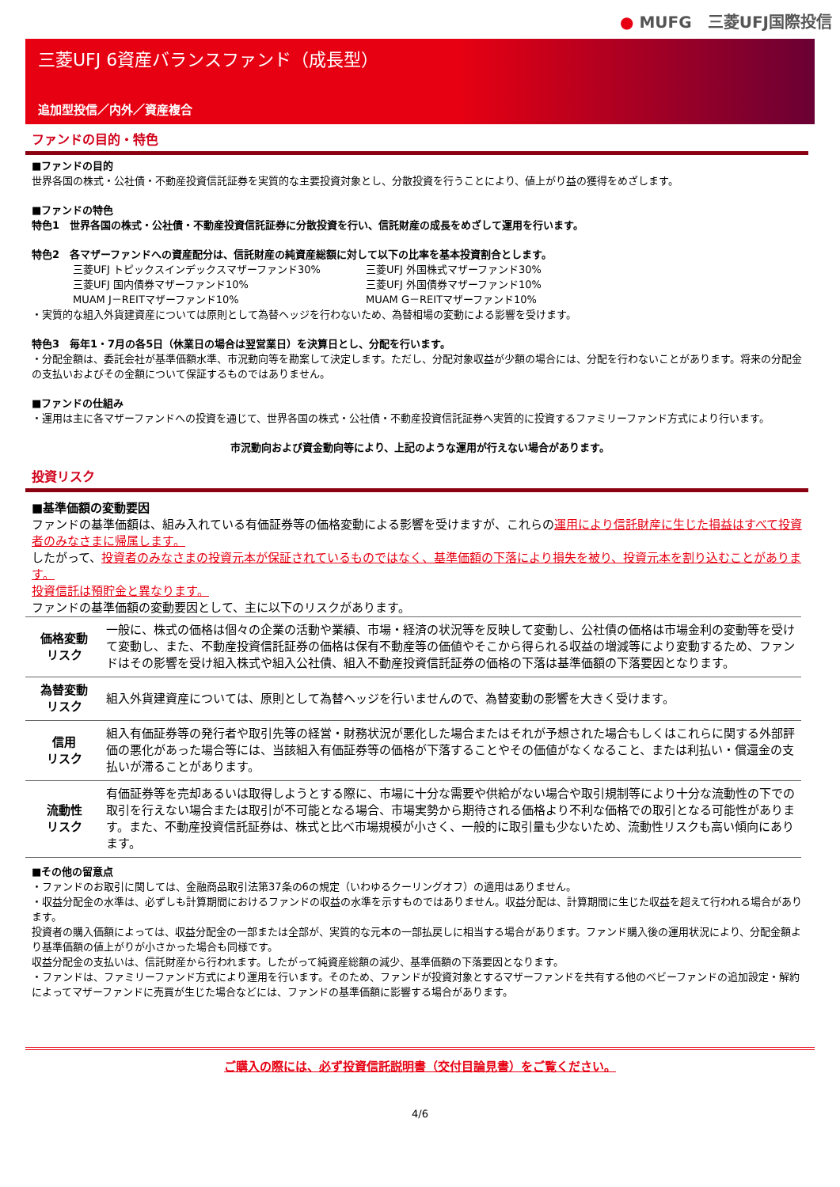● MUFG　三菱UFJ国際投信
三菱UFJ 6資産バランスファンド（成長型）
追加型投信／内外／資産複合
ファンドの目的・特色
■ファンドの目的
世界各国の株式・公社債・不動産投資信託証券を実質的な主要投資対象とし、分散投資を行うことにより、値上がり益の獲得をめざします。
■ファンドの特色
特色1　世界各国の株式・公社債・不動産投資信託証券に分散投資を行い、信託財産の成長をめざして運用を行います。
特色2　各マザーファンドへの資産配分は、信託財産の純資産総額に対して以下の比率を基本投資割合とします。
三菱UFJ トピックスインデックスマザーファンド30%
三菱UFJ 外国株式マザーファンド30%
三菱UFJ 国内債券マザーファンド10%
三菱UFJ 外国債券マザーファンド10%
MUAM J－REITマザーファンド10%
MUAM G－REITマザーファンド10%
・実質的な組入外貨建資産については原則として為替ヘッジを行わないため、為替相場の変動による影響を受けます。
特色3　毎年1・7月の各5日（休業日の場合は翌営業日）を決算日とし、分配を行います。
・分配金額は、委託会社が基準価額水準、市況動向等を勘案して決定します。ただし、分配対象収益が少額の場合には、分配を行わないことがあります。将来の分配金の支払いおよびその金額について保証するものではありません。
■ファンドの仕組み
・運用は主に各マザーファンドへの投資を通じて、世界各国の株式・公社債・不動産投資信託証券へ実質的に投資するファミリーファンド方式により行います。
市況動向および資金動向等により、上記のような運用が行えない場合があります。
投資リスク
■基準価額の変動要因
ファンドの基準価額は、組み入れている有価証券等の価格変動による影響を受けますが、これらの運用により信託財産に生じた損益はすべて投資者のみなさまに帰属します。
したがって、投資者のみなさまの投資元本が保証されているものではなく、基準価額の下落により損失を被り、投資元本を割り込むことがあります。
投資信託は預貯金と異なります。
ファンドの基準価額の変動要因として、主に以下のリスクがあります。
| 価格変動 リスク | 一般に、株式の価格は個々の企業の活動や業績、市場・経済の状況等を反映して変動し、公社債の価格は市場金利の変動等を受けて変動し、また、不動産投資信託証券の価格は保有不動産等の価値やそこから得られる収益の増減等により変動するため、ファンドはその影響を受け組入株式や組入公社債、組入不動産投資信託証券の価格の下落は基準価額の下落要因となります。 |
| 為替変動 リスク | 組入外貨建資産については、原則として為替ヘッジを行いませんので、為替変動の影響を大きく受けます。 |
| 信用 リスク | 組入有価証券等の発行者や取引先等の経営・財務状況が悪化した場合またはそれが予想された場合もしくはこれらに関する外部評価の悪化があった場合等には、当該組入有価証券等の価格が下落することやその価値がなくなること、または利払い・償還金の支払いが滞ることがあります。 |
| 流動性 リスク | 有価証券等を売却あるいは取得しようとする際に、市場に十分な需要や供給がない場合や取引規制等により十分な流動性の下での取引を行えない場合または取引が不可能となる場合、市場実勢から期待される価格より不利な価格での取引となる可能性があります。また、不動産投資信託証券は、株式と比べ市場規模が小さく、一般的に取引量も少ないため、流動性リスクも高い傾向にあります。 |
■その他の留意点
・ファンドのお取引に関しては、金融商品取引法第37条の6の規定（いわゆるクーリングオフ）の適用はありません。
・収益分配金の水準は、必ずしも計算期間におけるファンドの収益の水準を示すものではありません。収益分配は、計算期間に生じた収益を超えて行われる場合があります。
投資者の購入価額によっては、収益分配金の一部または全部が、実質的な元本の一部払戻しに相当する場合があります。ファンド購入後の運用状況により、分配金額より基準価額の値上がりが小さかった場合も同様です。
収益分配金の支払いは、信託財産から行われます。したがって純資産総額の減少、基準価額の下落要因となります。
・ファンドは、ファミリーファンド方式により運用を行います。そのため、ファンドが投資対象とするマザーファンドを共有する他のベビーファンドの追加設定・解約によってマザーファンドに売買が生じた場合などには、ファンドの基準価額に影響する場合があります。
ご購入の際には、必ず投資信託説明書（交付目論見書）をご覧ください。
4/6